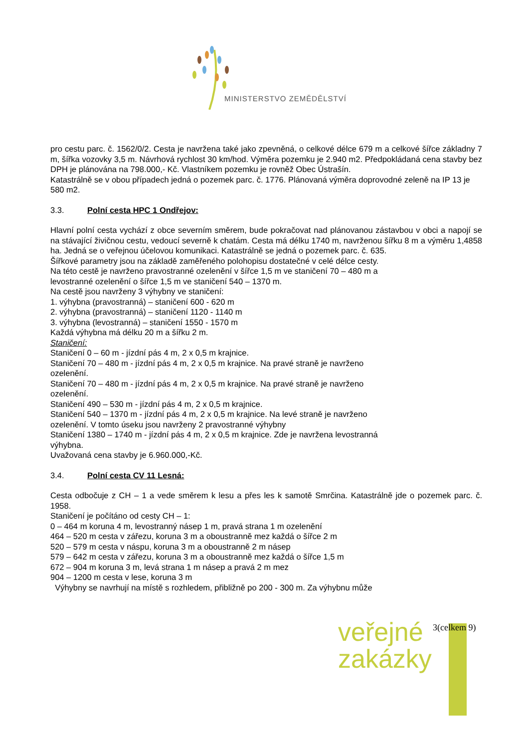MINISTERSTVO ZEMĚDĚLSTVÍ
pro cestu parc. č. 1562/0/2. Cesta je navržena také jako zpevněná, o celkové délce 679 m a celkové šířce základny 7 m, šířka vozovky 3,5 m. Návrhová rychlost 30 km/hod. Výměra pozemku je 2.940 m2. Předpokládaná cena stavby bez DPH je plánována na 798.000,- Kč. Vlastníkem pozemku je rovněž Obec Ústrašín.
Katastrálně se v obou případech jedná o pozemek parc. č. 1776. Plánovaná výměra doprovodné zeleně na IP 13 je 580 m2.
3.3. Polní cesta HPC 1 Ondřejov:
Hlavní polní cesta vychází z obce severním směrem, bude pokračovat nad plánovanou zástavbou v obci a napojí se na stávající živičnou cestu, vedoucí severně k chatám. Cesta má délku 1740 m, navrženou šířku 8 m a výměru 1,4858 ha. Jedná se o veřejnou účelovou komunikaci. Katastrálně se jedná o pozemek parc. č. 635.
Šířkové parametry jsou na základě zaměřeného polohopisu dostatečné v celé délce cesty.
Na této cestě je navrženo pravostranné ozelenění v šířce 1,5 m ve staničení 70 – 480 m a
levostranné ozelenění o šířce 1,5 m ve staničení 540 – 1370 m.
Na cestě jsou navrženy 3 výhybny ve staničení:
1. výhybna (pravostranná) – staničení 600 - 620 m
2. výhybna (pravostranná) – staničení 1120 - 1140 m
3. výhybna (levostranná) – staničení 1550 - 1570 m
Každá výhybna má délku 20 m a šířku 2 m.
Staničení:
Staničení 0 – 60 m - jízdní pás 4 m, 2 x 0,5 m krajnice.
Staničení 70 – 480 m - jízdní pás 4 m, 2 x 0,5 m krajnice. Na pravé straně je navrženo
ozelenění.
Staničení 70 – 480 m - jízdní pás 4 m, 2 x 0,5 m krajnice. Na pravé straně je navrženo
ozelenění.
Staničení 490 – 530 m - jízdní pás 4 m, 2 x 0,5 m krajnice.
Staničení 540 – 1370 m - jízdní pás 4 m, 2 x 0,5 m krajnice. Na levé straně je navrženo
ozelenění. V tomto úseku jsou navrženy 2 pravostranné výhybny
Staničení 1380 – 1740 m - jízdní pás 4 m, 2 x 0,5 m krajnice. Zde je navržena levostranná
výhybna.
Uvažovaná cena stavby je 6.960.000,-Kč.
3.4. Polní cesta CV 11 Lesná:
Cesta odbočuje z CH – 1 a vede směrem k lesu a přes les k samotě Smrčina. Katastrálně jde o pozemek parc. č. 1958.
Staničení je počítáno od cesty CH – 1:
0 – 464 m koruna 4 m, levostranný násep 1 m, pravá strana 1 m ozelenění
464 – 520 m cesta v zářezu, koruna 3 m a oboustranně mez každá o šířce 2 m
520 – 579 m cesta v náspu, koruna 3 m a oboustranně 2 m násep
579 – 642 m cesta v zářezu, koruna 3 m a oboustranně mez každá o šířce 1,5 m
672 – 904 m koruna 3 m, levá strana 1 m násep a pravá 2 m mez
904 – 1200 m cesta v lese, koruna 3 m
Výhybny se navrhují na místě s rozhledem, přibližně po 200 - 300 m. Za výhybnu může
veřejné
zakázky
3(celkem 9)